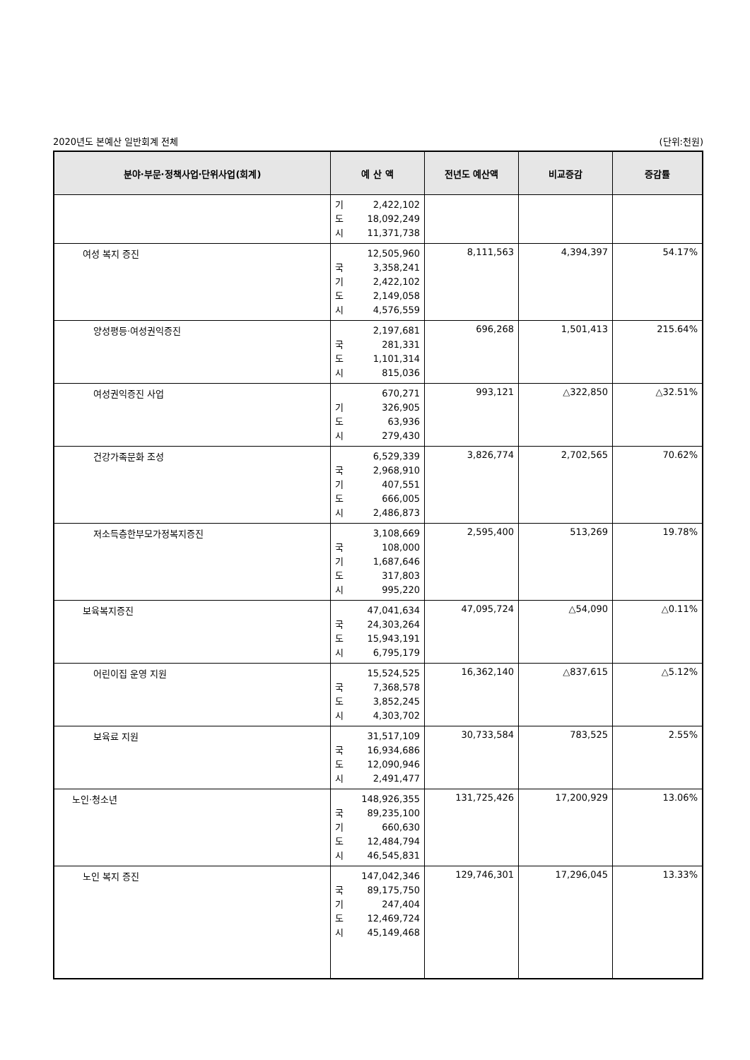2020년도 본예산 일반회계 전체 (단위:천원)
| 분야·부문·정책사업·단위사업(회계) | 예 산 액 | 전년도 예산액 | 비교증감 | 증감률 |
| --- | --- | --- | --- | --- |
| | 기 2,422,102 도 18,092,249 시 11,371,738 | | | |
| 여성 복지 증진 | 12,505,960 국 3,358,241 기 2,422,102 도 2,149,058 시 4,576,559 | 8,111,563 | 4,394,397 | 54.17% |
| 양성평등·여성권익증진 | 2,197,681 국 281,331 도 1,101,314 시 815,036 | 696,268 | 1,501,413 | 215.64% |
| 여성권익증진 사업 | 670,271 기 326,905 도 63,936 시 279,430 | 993,121 | △322,850 | △32.51% |
| 건강가족문화 조성 | 6,529,339 국 2,968,910 기 407,551 도 666,005 시 2,486,873 | 3,826,774 | 2,702,565 | 70.62% |
| 저소득층한부모가정복지증진 | 3,108,669 국 108,000 기 1,687,646 도 317,803 시 995,220 | 2,595,400 | 513,269 | 19.78% |
| 보육복지증진 | 47,041,634 국 24,303,264 도 15,943,191 시 6,795,179 | 47,095,724 | △54,090 | △0.11% |
| 어린이집 운영 지원 | 15,524,525 국 7,368,578 도 3,852,245 시 4,303,702 | 16,362,140 | △837,615 | △5.12% |
| 보육료 지원 | 31,517,109 국 16,934,686 도 12,090,946 시 2,491,477 | 30,733,584 | 783,525 | 2.55% |
| 노인·청소년 | 148,926,355 국 89,235,100 기 660,630 도 12,484,794 시 46,545,831 | 131,725,426 | 17,200,929 | 13.06% |
| 노인 복지 증진 | 147,042,346 국 89,175,750 기 247,404 도 12,469,724 시 45,149,468 | 129,746,301 | 17,296,045 | 13.33% |